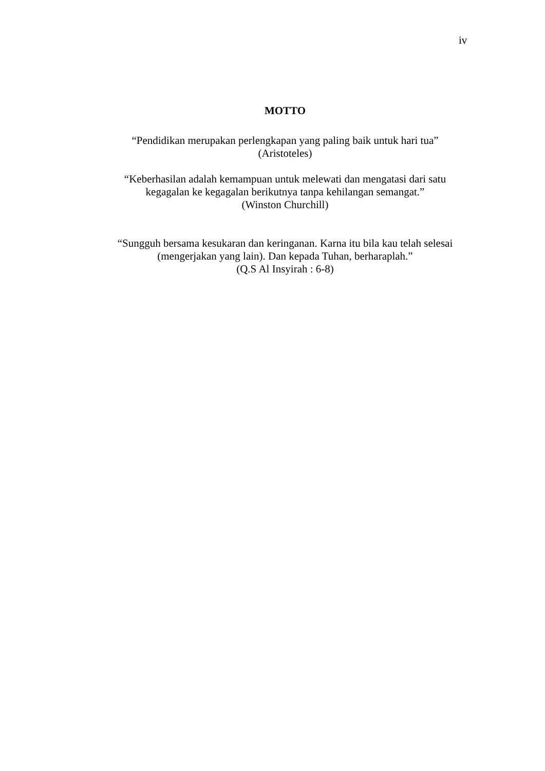iv
MOTTO
“Pendidikan merupakan perlengkapan yang paling baik untuk hari tua”
(Aristoteles)
“Keberhasilan adalah kemampuan untuk melewati dan mengatasi dari satu kegagalan ke kegagalan berikutnya tanpa kehilangan semangat.”
(Winston Churchill)
“Sungguh bersama kesukaran dan keringanan. Karna itu bila kau telah selesai (mengerjakan yang lain). Dan kepada Tuhan, berharaplah.”
(Q.S Al Insyirah : 6-8)